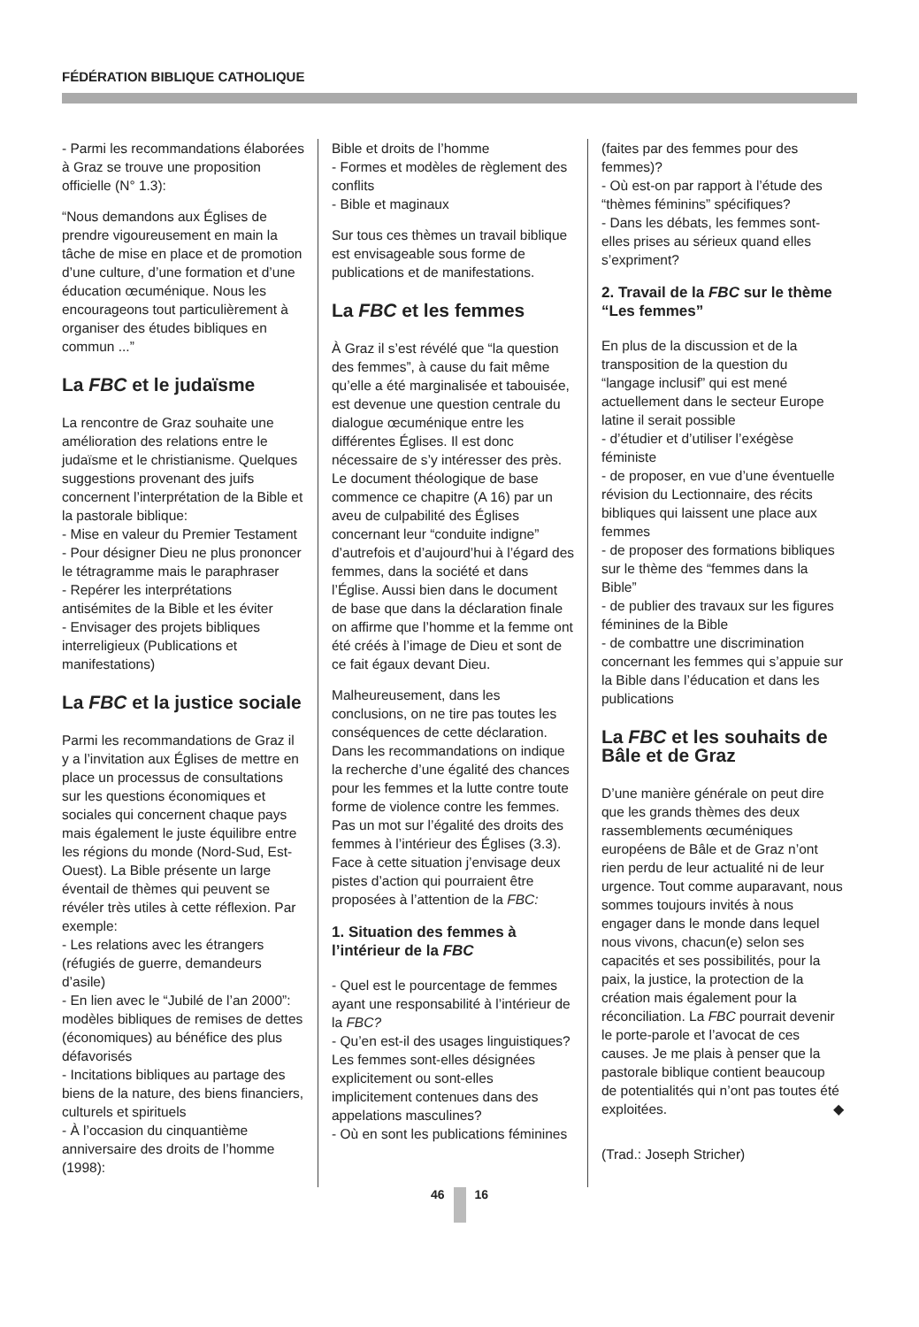FÉDÉRATION BIBLIQUE CATHOLIQUE
- Parmi les recommandations élaborées à Graz se trouve une proposition officielle (N° 1.3):
“Nous demandons aux Églises de prendre vigoureusement en main la tâche de mise en place et de promotion d’une culture, d’une formation et d’une éducation œcuménique. Nous les encourageons tout particulièrement à organiser des études bibliques en commun ...”
La FBC et le judaïsme
La rencontre de Graz souhaite une amélioration des relations entre le judaïsme et le christianisme. Quelques suggestions provenant des juifs concernent l’interprétation de la Bible et la pastorale biblique:
- Mise en valeur du Premier Testament
- Pour désigner Dieu ne plus prononcer le tétragramme mais le paraphraser
- Repérer les interprétations antisémites de la Bible et les éviter
- Envisager des projets bibliques interreligieux (Publications et manifestations)
La FBC et la justice sociale
Parmi les recommandations de Graz il y a l’invitation aux Églises de mettre en place un processus de consultations sur les questions économiques et sociales qui concernent chaque pays mais également le juste équilibre entre les régions du monde (Nord-Sud, Est-Ouest). La Bible présente un large éventail de thèmes qui peuvent se révéler très utiles à cette réflexion. Par exemple:
- Les relations avec les étrangers (réfugiés de guerre, demandeurs d’asile)
- En lien avec le “Jubilé de l’an 2000”: modèles bibliques de remises de dettes (économiques) au bénéfice des plus défavorisés
- Incitations bibliques au partage des biens de la nature, des biens financiers, culturels et spirituels
- À l’occasion du cinquantième anniversaire des droits de l’homme (1998):
Bible et droits de l’homme
- Formes et modèles de règlement des conflits
- Bible et maginaux
Sur tous ces thèmes un travail biblique est envisageable sous forme de publications et de manifestations.
La FBC et les femmes
À Graz il s’est révélé que “la question des femmes”, à cause du fait même qu’elle a été marginalisée et tabouisée, est devenue une question centrale du dialogue œcuménique entre les différentes Églises. Il est donc nécessaire de s’y intéresser des près. Le document théologique de base commence ce chapitre (A 16) par un aveu de culpabilité des Églises concernant leur “conduite indigne” d’autrefois et d’aujourd’hui à l’égard des femmes, dans la société et dans l’Église. Aussi bien dans le document de base que dans la déclaration finale on affirme que l’homme et la femme ont été créés à l’image de Dieu et sont de ce fait égaux devant Dieu.
Malheureusement, dans les conclusions, on ne tire pas toutes les conséquences de cette déclaration. Dans les recommandations on indique la recherche d’une égalité des chances pour les femmes et la lutte contre toute forme de violence contre les femmes. Pas un mot sur l’égalité des droits des femmes à l’intérieur des Églises (3.3). Face à cette situation j’envisage deux pistes d’action qui pourraient être proposées à l’attention de la FBC:
1. Situation des femmes à l’intérieur de la FBC
- Quel est le pourcentage de femmes ayant une responsabilité à l’intérieur de la FBC?
- Qu’en est-il des usages linguistiques? Les femmes sont-elles désignées explicitement ou sont-elles implicitement contenues dans des appelations masculines?
- Où en sont les publications féminines
(faites par des femmes pour des femmes)?
- Où est-on par rapport à l’étude des “thèmes féminins” spécifiques?
- Dans les débats, les femmes sont-elles prises au sérieux quand elles s’expriment?
2. Travail de la FBC sur le thème “Les femmes”
En plus de la discussion et de la transposition de la question du “langage inclusif” qui est mené actuellement dans le secteur Europe latine il serait possible
- d’étudier et d’utiliser l’exégèse féministe
- de proposer, en vue d’une éventuelle révision du Lectionnaire, des récits bibliques qui laissent une place aux femmes
- de proposer des formations bibliques sur le thème des “femmes dans la Bible”
- de publier des travaux sur les figures féminines de la Bible
- de combattre une discrimination concernant les femmes qui s’appuie sur la Bible dans l’éducation et dans les publications
La FBC et les souhaits de Bâle et de Graz
D’une manière générale on peut dire que les grands thèmes des deux rassemblements œcuméniques européens de Bâle et de Graz n’ont rien perdu de leur actualité ni de leur urgence. Tout comme auparavant, nous sommes toujours invités à nous engager dans le monde dans lequel nous vivons, chacun(e) selon ses capacités et ses possibilités, pour la paix, la justice, la protection de la création mais également pour la réconciliation. La FBC pourrait devenir le porte-parole et l’avocat de ces causes. Je me plais à penser que la pastorale biblique contient beaucoup de potentialités qui n’ont pas toutes été exploitées. ◆
(Trad.: Joseph Stricher)
46 16